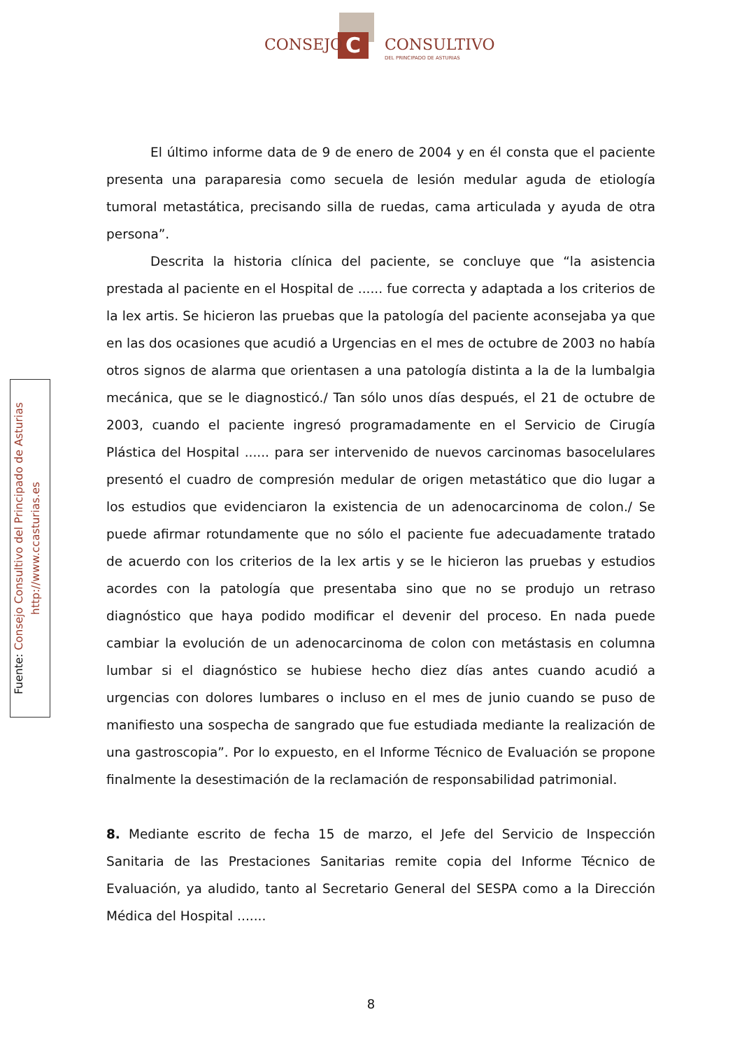C
CONSEJO CONSULTIVO
DEL PRINCIPADO DE ASTURIAS
Fuente: Consejo Consultivo del Principado de Asturias
http://www.ccasturias.es
El último informe data de 9 de enero de 2004 y en él consta que el paciente presenta una paraparesia como secuela de lesión medular aguda de etiología tumoral metastática, precisando silla de ruedas, cama articulada y ayuda de otra persona”.
Descrita la historia clínica del paciente, se concluye que “la asistencia prestada al paciente en el Hospital de ...... fue correcta y adaptada a los criterios de la lex artis. Se hicieron las pruebas que la patología del paciente aconsejaba ya que en las dos ocasiones que acudió a Urgencias en el mes de octubre de 2003 no había otros signos de alarma que orientasen a una patología distinta a la de la lumbalgia mecánica, que se le diagnosticó./ Tan sólo unos días después, el 21 de octubre de 2003, cuando el paciente ingresó programadamente en el Servicio de Cirugía Plástica del Hospital ...... para ser intervenido de nuevos carcinomas basocelulares presentó el cuadro de compresión medular de origen metastático que dio lugar a los estudios que evidenciaron la existencia de un adenocarcinoma de colon./ Se puede afirmar rotundamente que no sólo el paciente fue adecuadamente tratado de acuerdo con los criterios de la lex artis y se le hicieron las pruebas y estudios acordes con la patología que presentaba sino que no se produjo un retraso diagnóstico que haya podido modificar el devenir del proceso. En nada puede cambiar la evolución de un adenocarcinoma de colon con metástasis en columna lumbar si el diagnóstico se hubiese hecho diez días antes cuando acudió a urgencias con dolores lumbares o incluso en el mes de junio cuando se puso de manifiesto una sospecha de sangrado que fue estudiada mediante la realización de una gastroscopia”. Por lo expuesto, en el Informe Técnico de Evaluación se propone finalmente la desestimación de la reclamación de responsabilidad patrimonial.
8. Mediante escrito de fecha 15 de marzo, el Jefe del Servicio de Inspección Sanitaria de las Prestaciones Sanitarias remite copia del Informe Técnico de Evaluación, ya aludido, tanto al Secretario General del SESPA como a la Dirección Médica del Hospital .......
8